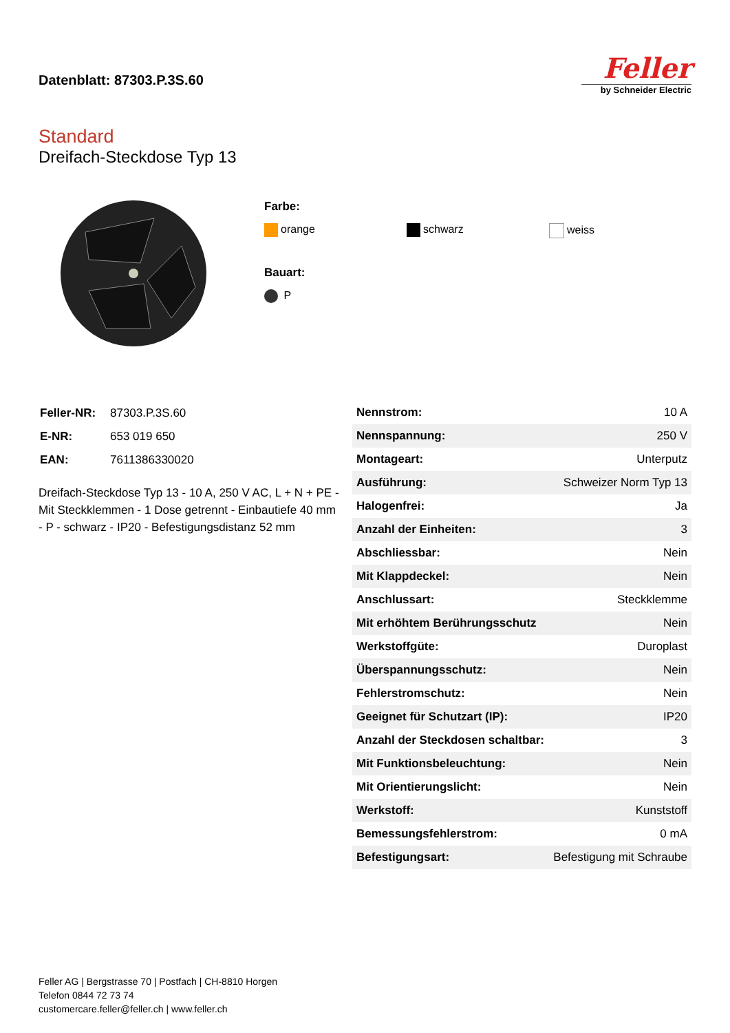Datenblatt: 87303.P.3S.60
Feller
by Schneider Electric
Standard
Dreifach-Steckdose Typ 13
Farbe:
orange schwarz weiss
Bauart:
P
| Feller-NR: | 87303.P.3S.60 |
| E-NR: | 653 019 650 |
| EAN: | 7611386330020 |
Dreifach-Steckdose Typ 13 - 10 A, 250 V AC, L + N + PE - Mit Steckklemmen - 1 Dose getrennt - Einbautiefe 40 mm - P - schwarz - IP20 - Befestigungsdistanz 52 mm
| Nennstrom: | 10 A |
| Nennspannung: | 250 V |
| Montageart: | Unterputz |
| Ausführung: | Schweizer Norm Typ 13 |
| Halogenfrei: | Ja |
| Anzahl der Einheiten: | 3 |
| Abschliessbar: | Nein |
| Mit Klappdeckel: | Nein |
| Anschlussart: | Steckklemme |
| Mit erhöhtem Berührungsschutz | Nein |
| Werkstoffgüte: | Duroplast |
| Überspannungsschutz: | Nein |
| Fehlerstromschutz: | Nein |
| Geeignet für Schutzart (IP): | IP20 |
| Anzahl der Steckdosen schaltbar: | 3 |
| Mit Funktionsbeleuchtung: | Nein |
| Mit Orientierungslicht: | Nein |
| Werkstoff: | Kunststoff |
| Bemessungsfehlerstrom: | 0 mA |
| Befestigungsart: | Befestigung mit Schraube |
Feller AG | Bergstrasse 70 | Postfach | CH-8810 Horgen
Telefon 0844 72 73 74
customercare.feller@feller.ch | www.feller.ch